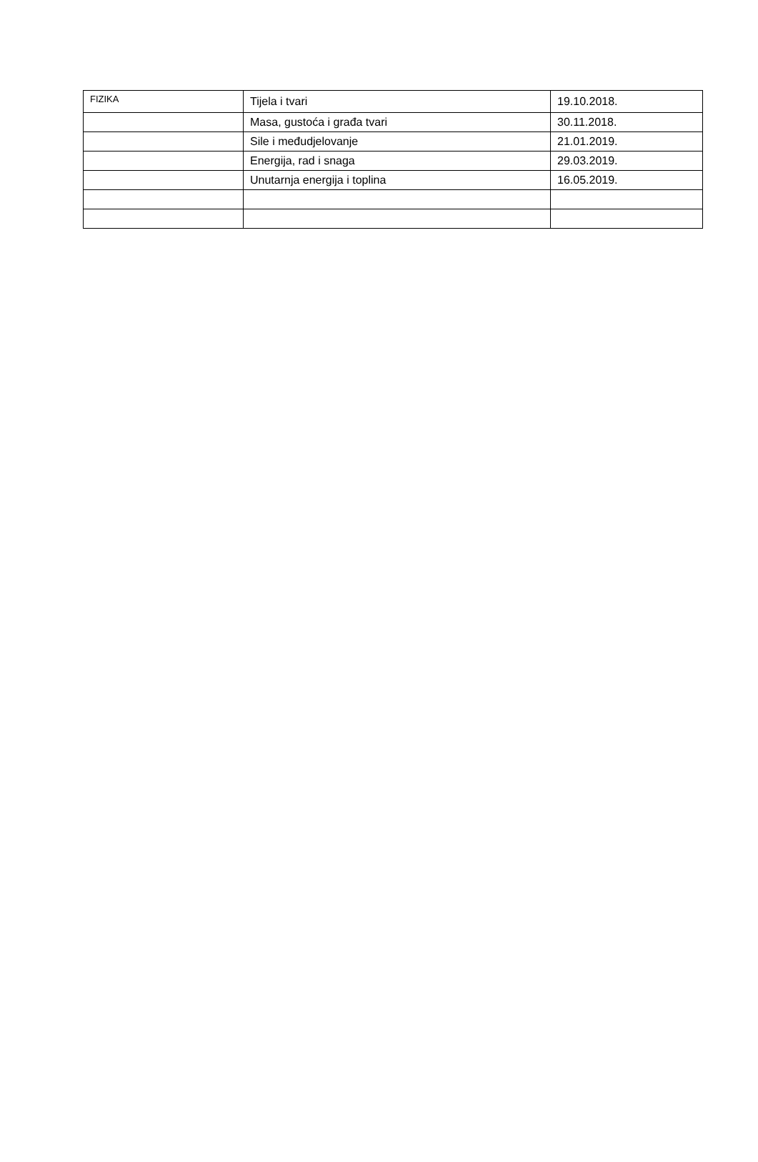| FIZIKA | Tijela i tvari | 19.10.2018. |
| | Masa, gustoća i građa tvari | 30.11.2018. |
| | Sile i međudjelovanje | 21.01.2019. |
| | Energija, rad i snaga | 29.03.2019. |
| | Unutarnja energija i toplina | 16.05.2019. |